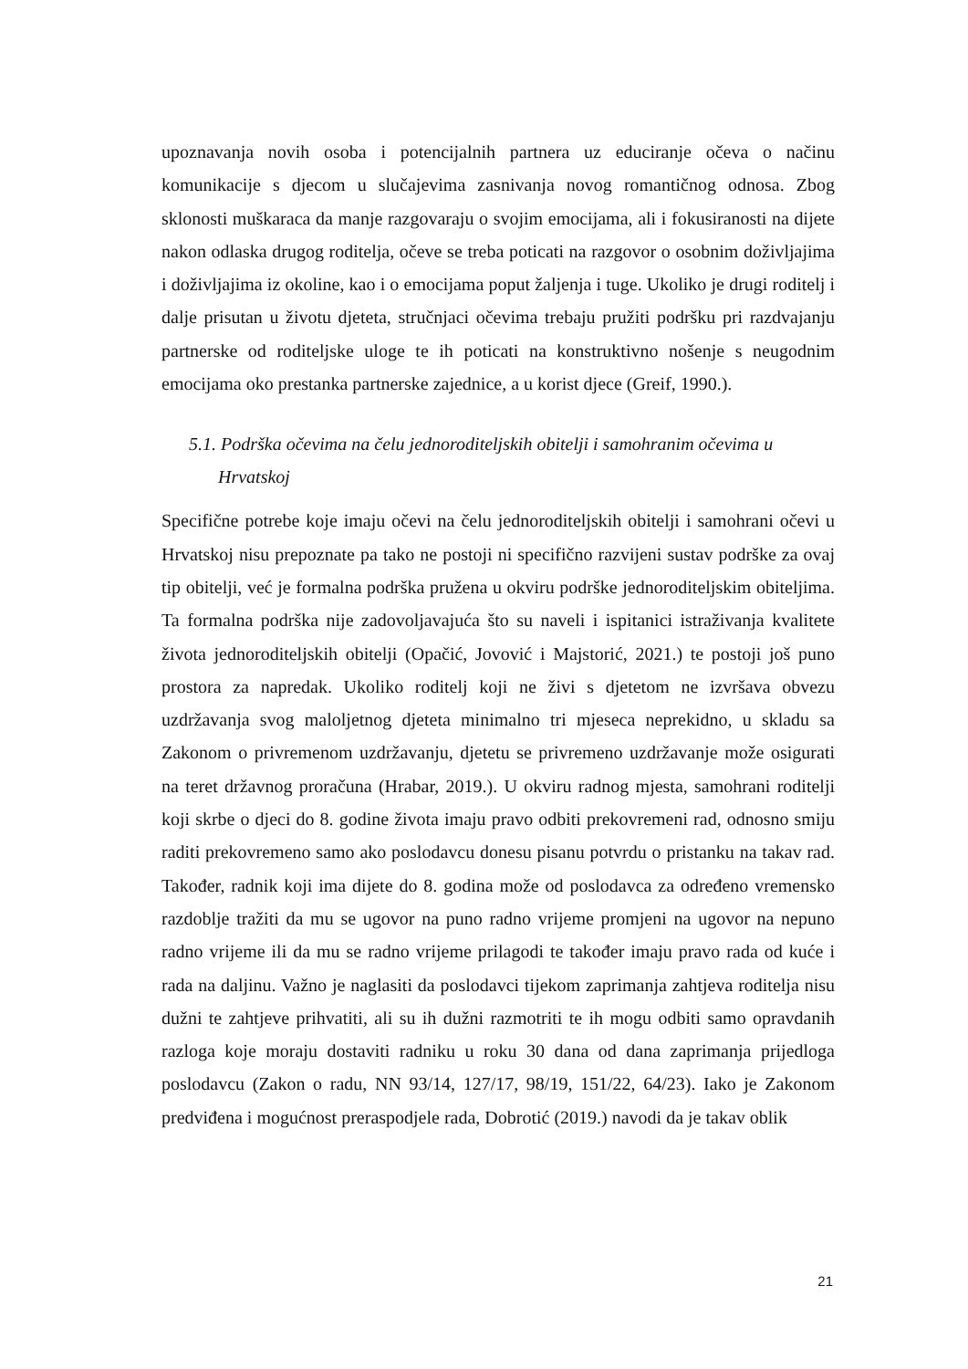upoznavanja novih osoba i potencijalnih partnera uz educiranje očeva o načinu komunikacije s djecom u slučajevima zasnivanja novog romantičnog odnosa. Zbog sklonosti muškaraca da manje razgovaraju o svojim emocijama, ali i fokusiranosti na dijete nakon odlaska drugog roditelja, očeve se treba poticati na razgovor o osobnim doživljajima i doživljajima iz okoline, kao i o emocijama poput žaljenja i tuge. Ukoliko je drugi roditelj i dalje prisutan u životu djeteta, stručnjaci očevima trebaju pružiti podršku pri razdvajanju partnerske od roditeljske uloge te ih poticati na konstruktivno nošenje s neugodnim emocijama oko prestanka partnerske zajednice, a u korist djece (Greif, 1990.).
5.1. Podrška očevima na čelu jednoroditeljskih obitelji i samohranim očevima u
Hrvatskoj
Specifične potrebe koje imaju očevi na čelu jednoroditeljskih obitelji i samohrani očevi u Hrvatskoj nisu prepoznate pa tako ne postoji ni specifično razvijeni sustav podrške za ovaj tip obitelji, već je formalna podrška pružena u okviru podrške jednoroditeljskim obiteljima. Ta formalna podrška nije zadovoljavajuća što su naveli i ispitanici istraživanja kvalitete života jednoroditeljskih obitelji (Opačić, Jovović i Majstorić, 2021.) te postoji još puno prostora za napredak. Ukoliko roditelj koji ne živi s djetetom ne izvršava obvezu uzdržavanja svog maloljetnog djeteta minimalno tri mjeseca neprekidno, u skladu sa Zakonom o privremenom uzdržavanju, djetetu se privremeno uzdržavanje može osigurati na teret državnog proračuna (Hrabar, 2019.). U okviru radnog mjesta, samohrani roditelji koji skrbe o djeci do 8. godine života imaju pravo odbiti prekovremeni rad, odnosno smiju raditi prekovremeno samo ako poslodavcu donesu pisanu potvrdu o pristanku na takav rad. Također, radnik koji ima dijete do 8. godina može od poslodavca za određeno vremensko razdoblje tražiti da mu se ugovor na puno radno vrijeme promjeni na ugovor na nepuno radno vrijeme ili da mu se radno vrijeme prilagodi te također imaju pravo rada od kuće i rada na daljinu. Važno je naglasiti da poslodavci tijekom zaprimanja zahtjeva roditelja nisu dužni te zahtjeve prihvatiti, ali su ih dužni razmotriti te ih mogu odbiti samo opravdanih razloga koje moraju dostaviti radniku u roku 30 dana od dana zaprimanja prijedloga poslodavcu (Zakon o radu, NN 93/14, 127/17, 98/19, 151/22, 64/23). Iako je Zakonom predviđena i mogućnost preraspodjele rada, Dobrotić (2019.) navodi da je takav oblik
21